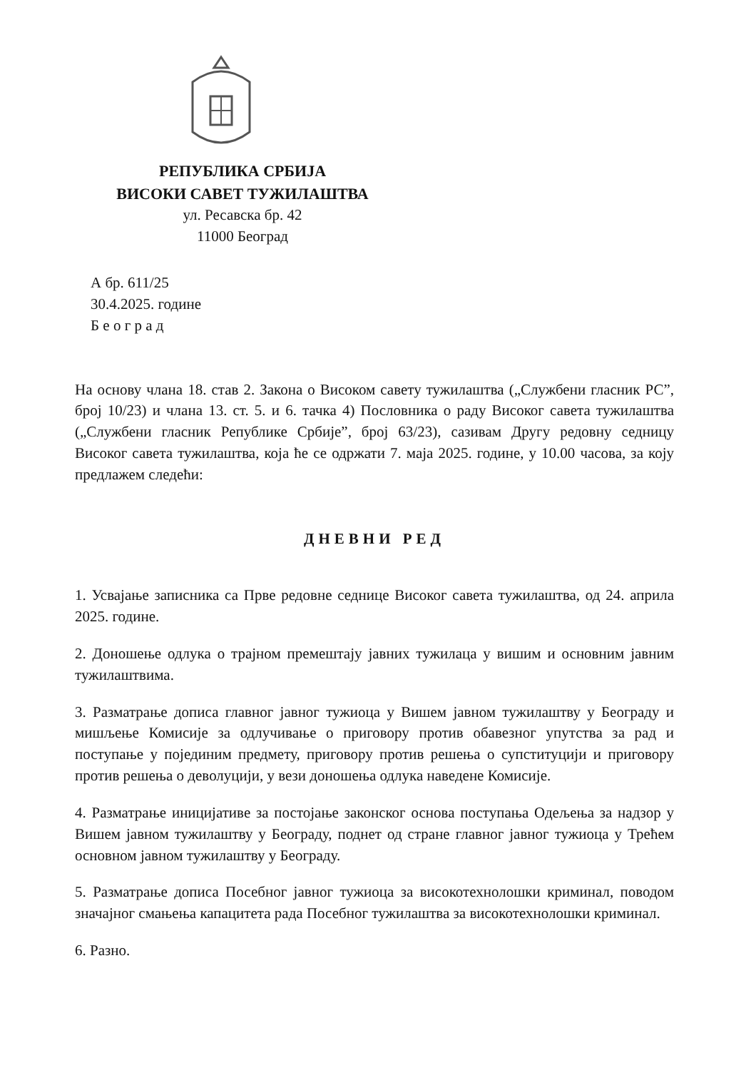РЕПУБЛИКА СРБИЈА
ВИСОКИ САВЕТ ТУЖИЛАШТВА
ул. Ресавска бр. 42
11000 Београд
А бр. 611/25
30.4.2025. године
Б е о г р а д
На основу члана 18. став 2. Закона о Високом савету тужилаштва („Службени гласник РС”, број 10/23) и члана 13. ст. 5. и 6. тачка 4) Пословника о раду Високог савета тужилаштва („Службени гласник Републике Србије”, број 63/23), сазивам Другу редовну седницу Високог савета тужилаштва, која ће се одржати 7. маја 2025. године, у 10.00 часова, за коју предлажем следећи:
ДНЕВНИ РЕД
1. Усвајање записника са Прве редовне седнице Високог савета тужилаштва, од 24. априла 2025. године.
2. Доношење одлука о трајном премештају јавних тужилаца у вишим и основним јавним тужилаштвима.
3. Разматрање дописа главног јавног тужиоца у Вишем јавном тужилаштву у Београду и мишљење Комисије за одлучивање о приговору против обавезног упутства за рад и поступање у појединим предмету, приговору против решења о супституцији и приговору против решења о деволуцији, у вези доношења одлука наведене Комисије.
4. Разматрање иницијативе за постојање законског основа поступања Одељења за надзор у Вишем јавном тужилаштву у Београду, поднет од стране главног јавног тужиоца у Трећем основном јавном тужилаштву у Београду.
5. Разматрање дописа Посебног јавног тужиоца за високотехнолошки криминал, поводом значајног смањења капацитета рада Посебног тужилаштва за високотехнолошки криминал.
6. Разно.